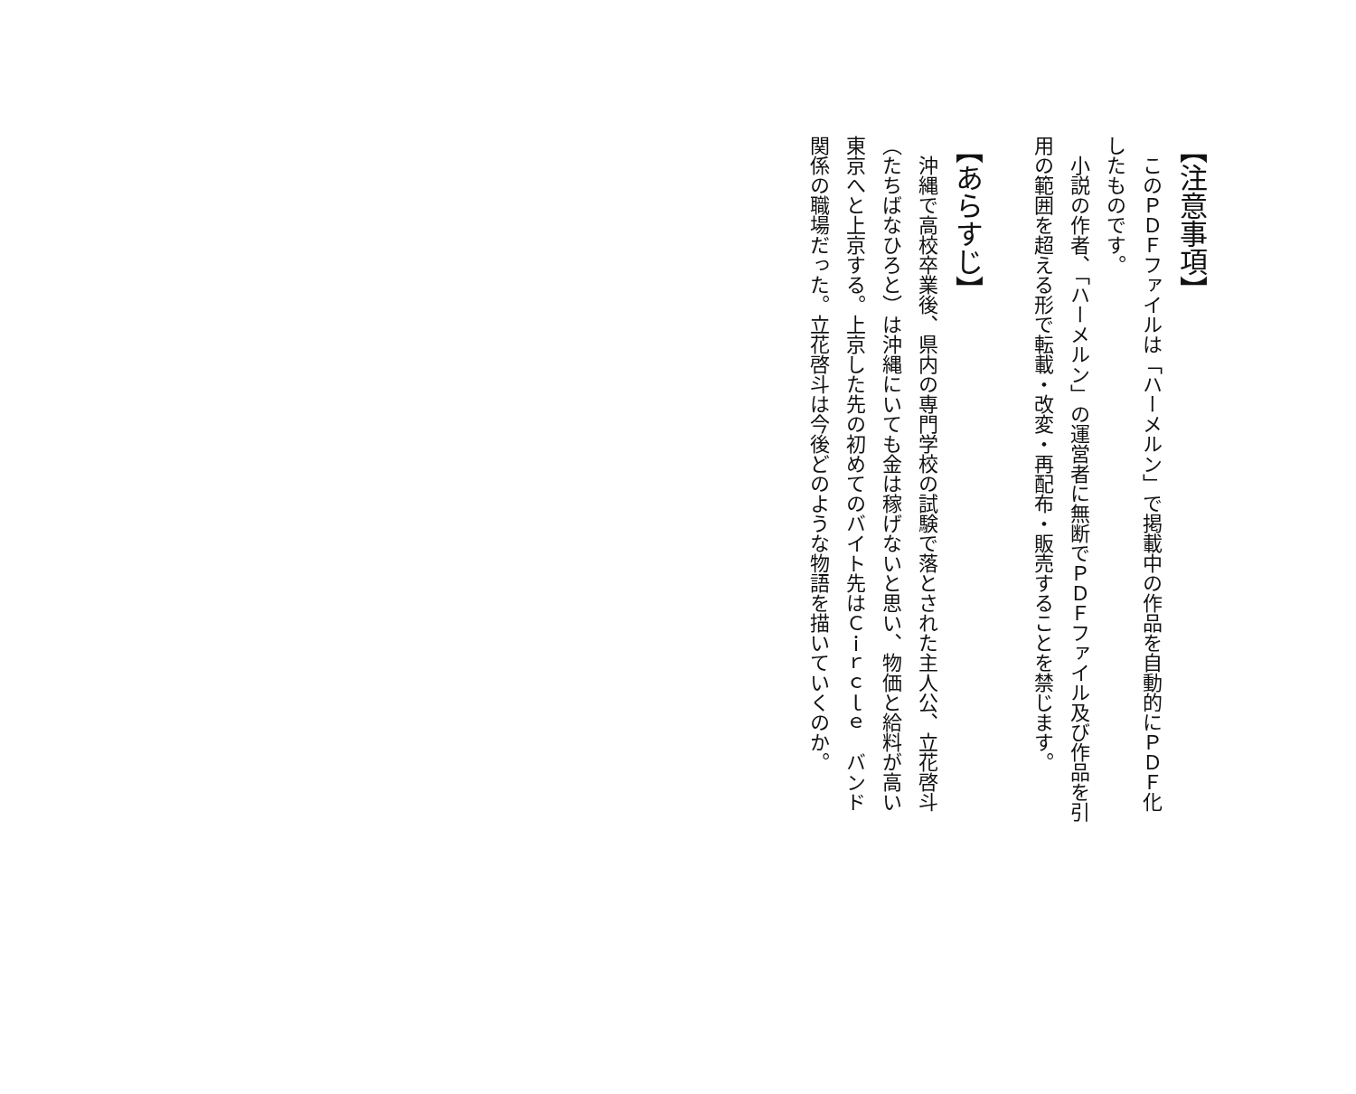【注意事項】
　このＰＤＦファイルは「ハーメルン」で掲載中の作品を自動的にＰＤＦ化したものです。
　小説の作者、「ハーメルン」の運営者に無断でＰＤＦファイル及び作品を引用の範囲を超える形で転載・改変・再配布・販売することを禁じます。
【あらすじ】
　沖縄で高校卒業後、県内の専門学校の試験で落とされた主人公、立花啓斗（たちばなひろと）は沖縄にいても金は稼げないと思い、物価と給料が高い東京へと上京する。上京した先の初めてのバイト先はＣｉｒｃｌｅ　バンド関係の職場だった。立花啓斗は今後どのような物語を描いていくのか。